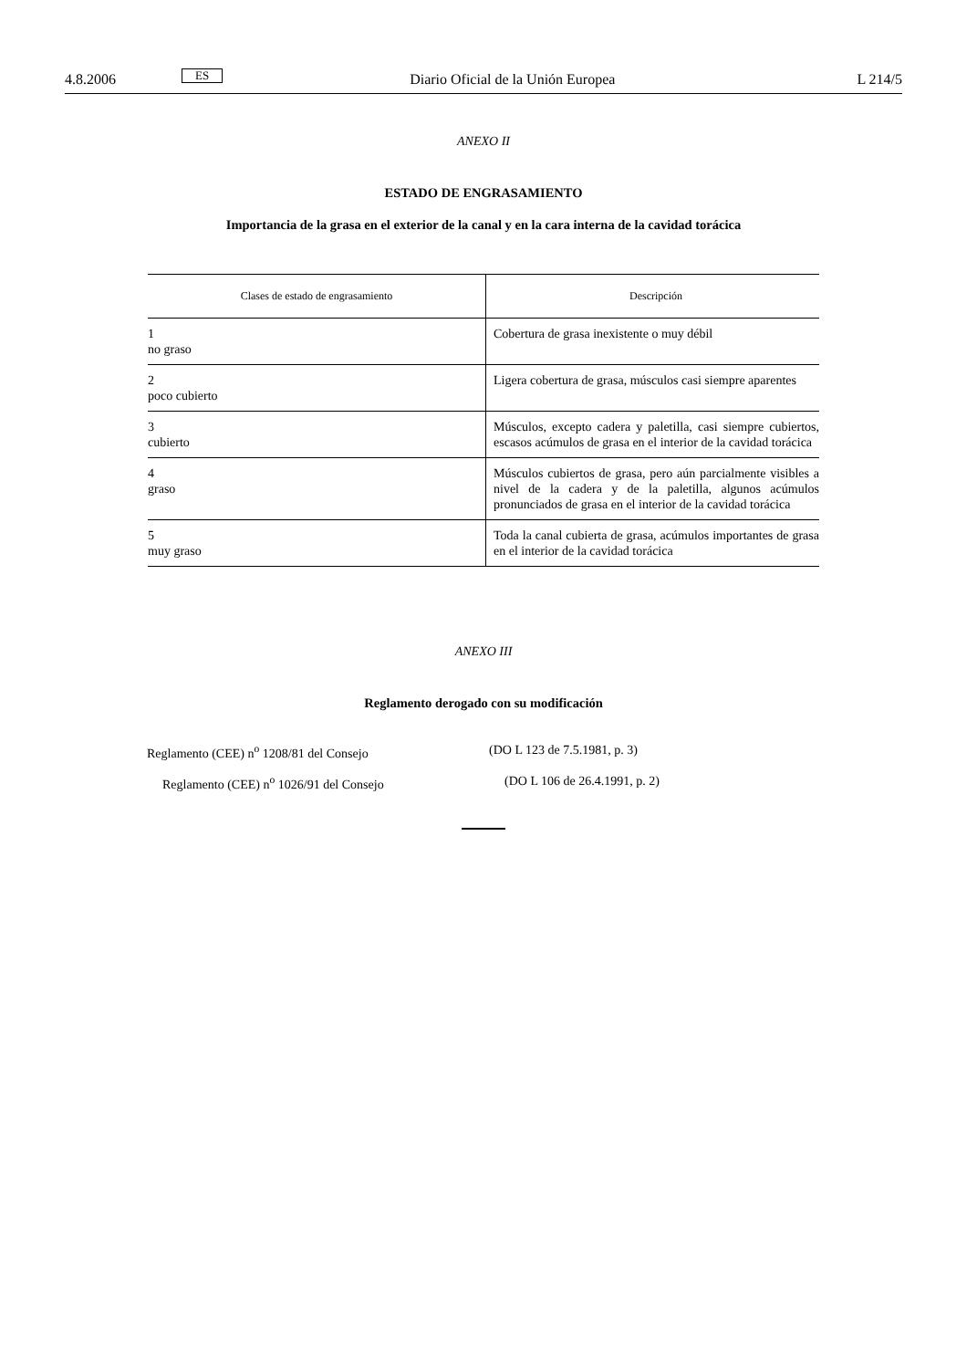4.8.2006 ES Diario Oficial de la Unión Europea L 214/5
ANEXO II
ESTADO DE ENGRASAMIENTO
Importancia de la grasa en el exterior de la canal y en la cara interna de la cavidad torácica
| Clases de estado de engrasamiento | Descripción |
| --- | --- |
| 1 no graso | Cobertura de grasa inexistente o muy débil |
| 2 poco cubierto | Ligera cobertura de grasa, músculos casi siempre aparentes |
| 3 cubierto | Músculos, excepto cadera y paletilla, casi siempre cubiertos, escasos acúmulos de grasa en el interior de la cavidad torácica |
| 4 graso | Músculos cubiertos de grasa, pero aún parcialmente visibles a nivel de la cadera y de la paletilla, algunos acúmulos pronunciados de grasa en el interior de la cavidad torácica |
| 5 muy graso | Toda la canal cubierta de grasa, acúmulos importantes de grasa en el interior de la cavidad torácica |
ANEXO III
Reglamento derogado con su modificación
Reglamento (CEE) n<sup>o</sup> 1208/81 del Consejo (DO L 123 de 7.5.1981, p. 3)
Reglamento (CEE) n<sup>o</sup> 1026/91 del Consejo (DO L 106 de 26.4.1991, p. 2)